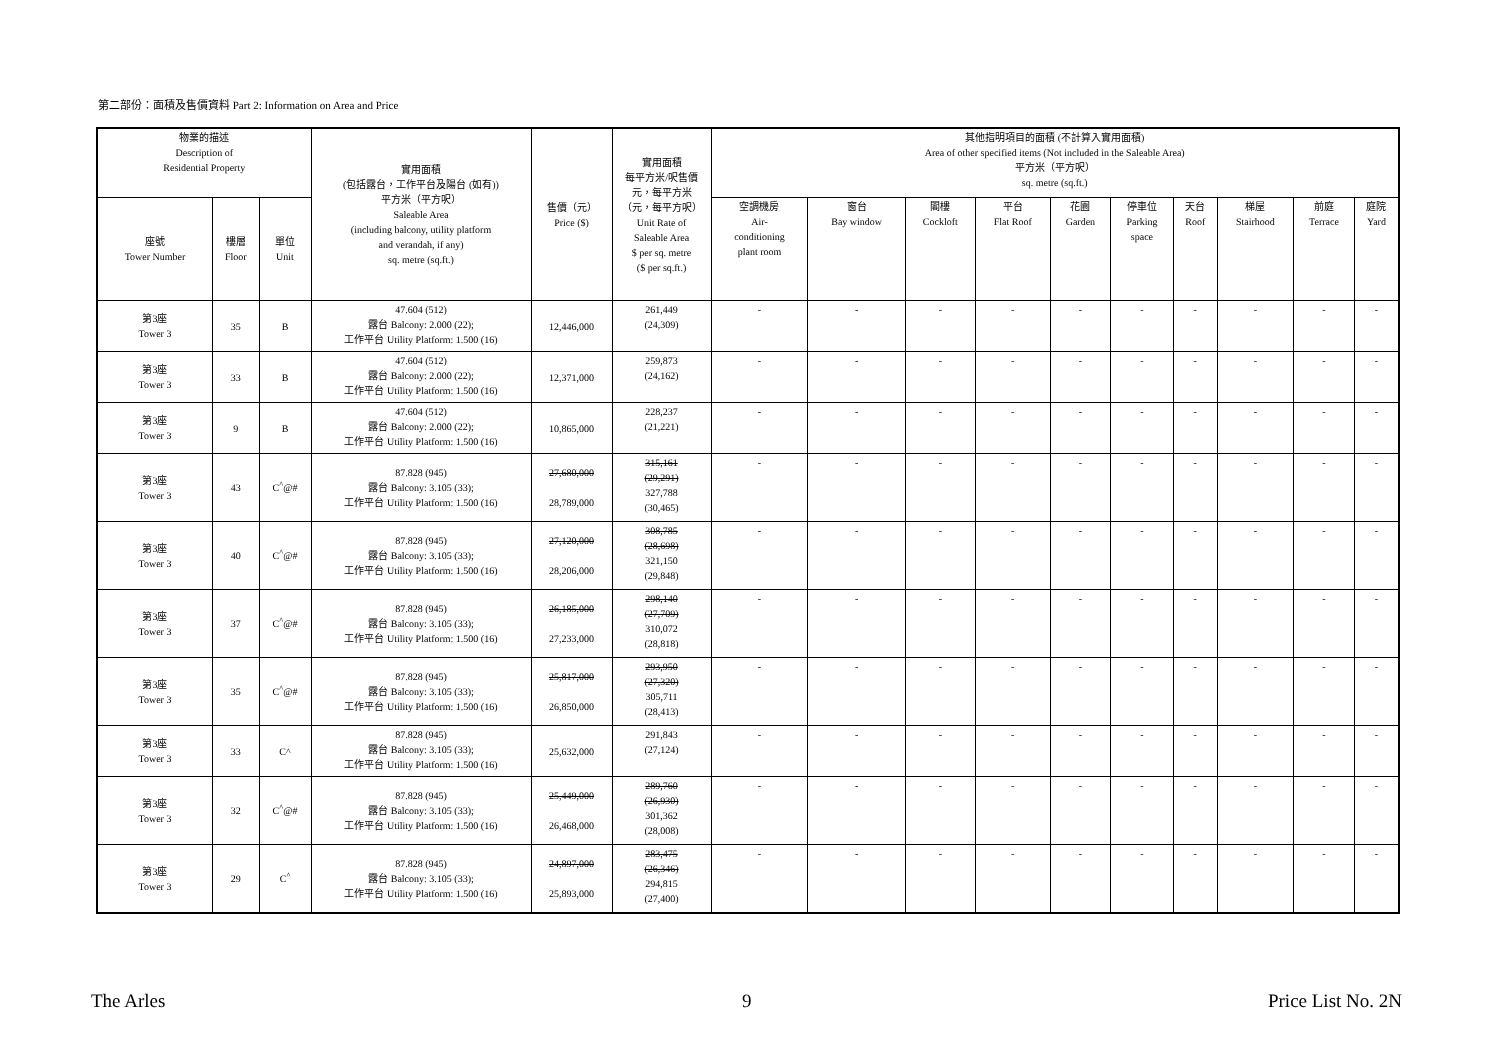第二部份：面積及售價資料 Part 2: Information on Area and Price
| 物業的描述 Description of Residential Property | | | 實用面積 (包括露台，工作平台及陽台 (如有)) 平方米（平方呎） Saleable Area (including balcony, utility platform and verandah, if any) sq. metre (sq.ft.) | 售價（元） Price ($) | 實用面積 每平方米/呎售價 元，每平方米 （元，每平方呎） Unit Rate of Saleable Area $ per sq. metre ($ per sq.ft.) | 其他指明項目的面積 (不計算入實用面積) Area of other specified items (Not included in the Saleable Area) 平方米（平方呎） sq. metre (sq.ft.) | | | | | | | | | |
| --- | --- | --- | --- | --- | --- | --- | --- | --- | --- | --- | --- | --- | --- | --- | --- |
| 座號 Tower Number | 樓層 Floor | 單位 Unit | | | | 空調機房 Air- conditioning plant room | 窗台 Bay window | 閣樓 Cockloft | 平台 Flat Roof | 花園 Garden | 停車位 Parking space | 天台 Roof | 梯屋 Stairhood | 前庭 Terrace | 庭院 Yard |
| 第3座 Tower 3 | 35 | B | 47.604 (512) 露台 Balcony: 2.000 (22); 工作平台 Utility Platform: 1.500 (16) | 12,446,000 | 261,449 (24,309) | - | - | - | - | - | - | - | - | - | - |
| 第3座 Tower 3 | 33 | B | 47.604 (512) 露台 Balcony: 2.000 (22); 工作平台 Utility Platform: 1.500 (16) | 12,371,000 | 259,873 (24,162) | - | - | - | - | - | - | - | - | - | - |
| 第3座 Tower 3 | 9 | B | 47.604 (512) 露台 Balcony: 2.000 (22); 工作平台 Utility Platform: 1.500 (16) | 10,865,000 | 228,237 (21,221) | - | - | - | - | - | - | - | - | - | - |
| 第3座 Tower 3 | 43 | C<sup>^</sup>@# | 87.828 (945) 露台 Balcony: 3.105 (33); 工作平台 Utility Platform: 1.500 (16) | 27,680,000 28,789,000 | 315,161 (29,291) 327,788 (30,465) | - | - | - | - | - | - | - | - | - | - |
| 第3座 Tower 3 | 40 | C<sup>^</sup>@# | 87.828 (945) 露台 Balcony: 3.105 (33); 工作平台 Utility Platform: 1.500 (16) | 27,120,000 28,206,000 | 308,785 (28,698) 321,150 (29,848) | - | - | - | - | - | - | - | - | - | - |
| 第3座 Tower 3 | 37 | C<sup>^</sup>@# | 87.828 (945) 露台 Balcony: 3.105 (33); 工作平台 Utility Platform: 1.500 (16) | 26,185,000 27,233,000 | 298,140 (27,709) 310,072 (28,818) | - | - | - | - | - | - | - | - | - | - |
| 第3座 Tower 3 | 35 | C<sup>^</sup>@# | 87.828 (945) 露台 Balcony: 3.105 (33); 工作平台 Utility Platform: 1.500 (16) | 25,817,000 26,850,000 | 293,950 (27,320) 305,711 (28,413) | - | - | - | - | - | - | - | - | - | - |
| 第3座 Tower 3 | 33 | C^ | 87.828 (945) 露台 Balcony: 3.105 (33); 工作平台 Utility Platform: 1.500 (16) | 25,632,000 | 291,843 (27,124) | - | - | - | - | - | - | - | - | - | - |
| 第3座 Tower 3 | 32 | C<sup>^</sup>@# | 87.828 (945) 露台 Balcony: 3.105 (33); 工作平台 Utility Platform: 1.500 (16) | 25,449,000 26,468,000 | 289,760 (26,930) 301,362 (28,008) | - | - | - | - | - | - | - | - | - | - |
| 第3座 Tower 3 | 29 | C<sup>^</sup> | 87.828 (945) 露台 Balcony: 3.105 (33); 工作平台 Utility Platform: 1.500 (16) | 24,897,000 25,893,000 | 283,475 (26,346) 294,815 (27,400) | - | - | - | - | - | - | - | - | - | - |
The Arles 9 Price List No. 2N